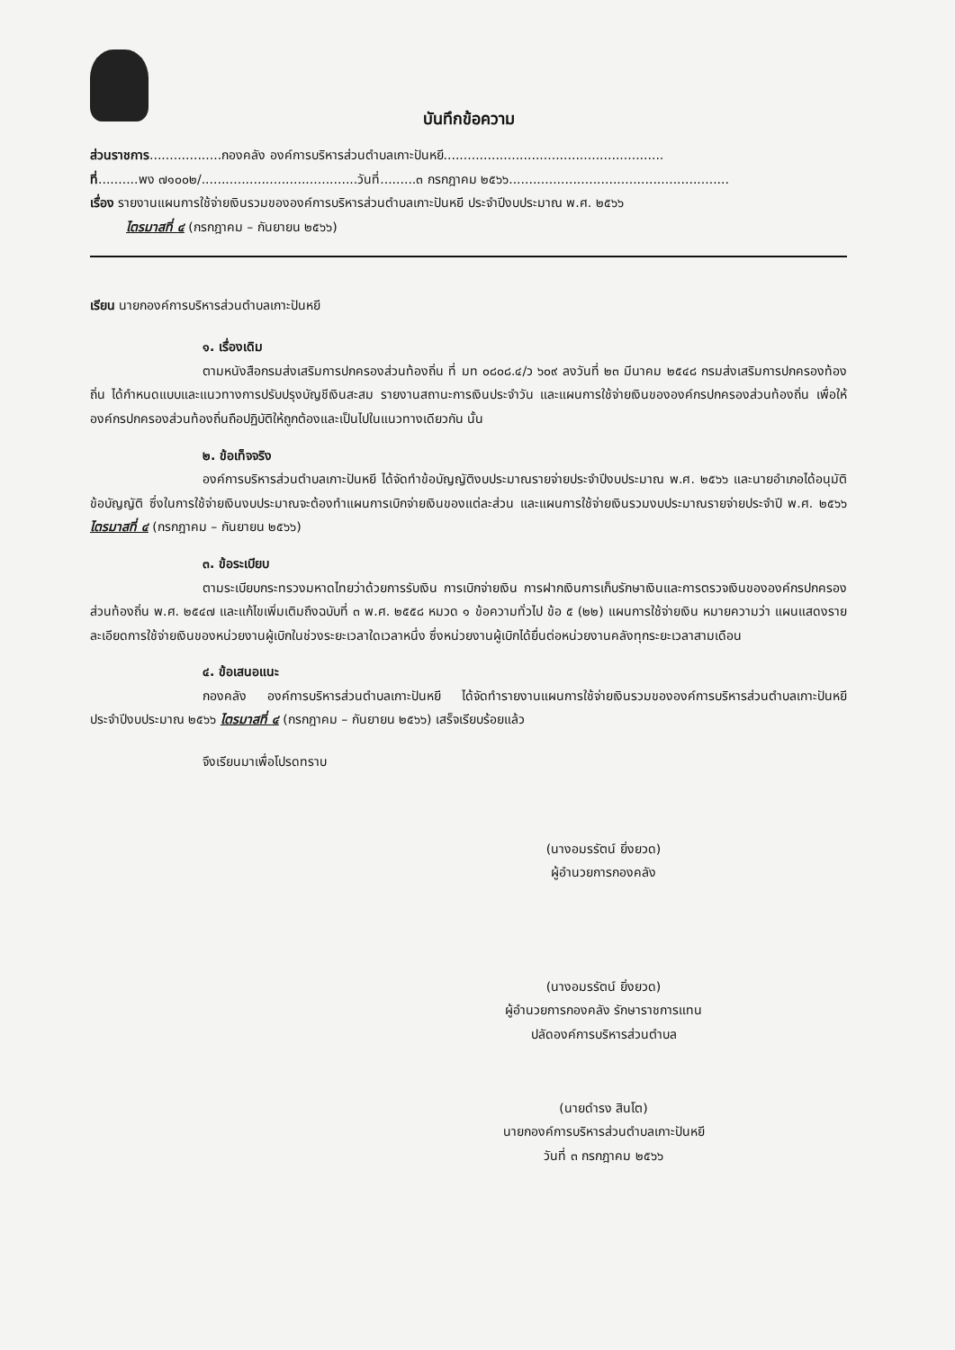บันทึกข้อความ
ส่วนราชการ..................กองคลัง องค์การบริหารส่วนตำบลเกาะปันหยี.......................................................
ที่..........พง ๗๑๐๐๒/.......................................วันที่.........๓ กรกฎาคม ๒๕๖๖.......................................................
เรื่อง รายงานแผนการใช้จ่ายเงินรวมขององค์การบริหารส่วนตำบลเกาะปันหยี ประจำปีงบประมาณ พ.ศ. ๒๕๖๖
ไตรมาสที่ ๔ (กรกฎาคม – กันยายน ๒๕๖๖)
เรียน นายกองค์การบริหารส่วนตำบลเกาะปันหยี
๑. เรื่องเดิม
ตามหนังสือกรมส่งเสริมการปกครองส่วนท้องถิ่น ที่ มท ๐๘๐๘.๔/ว ๖๐๙ ลงวันที่ ๒๓ มีนาคม ๒๕๔๘ กรมส่งเสริมการปกครองท้องถิ่น ได้กำหนดแบบและแนวทางการปรับปรุงบัญชีเงินสะสม รายงานสถานะการเงินประจำวัน และแผนการใช้จ่ายเงินขององค์กรปกครองส่วนท้องถิ่น เพื่อให้องค์กรปกครองส่วนท้องถิ่นถือปฏิบัติให้ถูกต้องและเป็นไปในแนวทางเดียวกัน นั้น
๒. ข้อเท็จจริง
องค์การบริหารส่วนตำบลเกาะปันหยี ได้จัดทำข้อบัญญัติงบประมาณรายจ่ายประจำปีงบประมาณ พ.ศ. ๒๕๖๖ และนายอำเภอได้อนุมัติข้อบัญญัติ ซึ่งในการใช้จ่ายเงินงบประมาณจะต้องทำแผนการเบิกจ่ายเงินของแต่ละส่วน และแผนการใช้จ่ายเงินรวมงบประมาณรายจ่ายประจำปี พ.ศ. ๒๕๖๖ ไตรมาสที่ ๔ (กรกฎาคม – กันยายน ๒๕๖๖)
๓. ข้อระเบียบ
ตามระเบียบกระทรวงมหาดไทยว่าด้วยการรับเงิน การเบิกจ่ายเงิน การฝากเงินการเก็บรักษาเงินและการตรวจเงินขององค์กรปกครองส่วนท้องถิ่น พ.ศ. ๒๕๔๗ และแก้ไขเพิ่มเติมถึงฉบับที่ ๓ พ.ศ. ๒๕๕๘ หมวด ๑ ข้อความทั่วไป ข้อ ๕ (๒๒) แผนการใช้จ่ายเงิน หมายความว่า แผนแสดงรายละเอียดการใช้จ่ายเงินของหน่วยงานผู้เบิกในช่วงระยะเวลาใดเวลาหนึ่ง ซึ่งหน่วยงานผู้เบิกได้ยื่นต่อหน่วยงานคลังทุกระยะเวลาสามเดือน
๔. ข้อเสนอแนะ
กองคลัง องค์การบริหารส่วนตำบลเกาะปันหยี ได้จัดทำรายงานแผนการใช้จ่ายเงินรวมขององค์การบริหารส่วนตำบลเกาะปันหยี ประจำปีงบประมาณ ๒๕๖๖ ไตรมาสที่ ๔ (กรกฎาคม – กันยายน ๒๕๖๖) เสร็จเรียบร้อยแล้ว
จึงเรียนมาเพื่อโปรดทราบ
(นางอมรรัตน์ ยิ่งยวด)
ผู้อำนวยการกองคลัง
(นางอมรรัตน์ ยิ่งยวด)
ผู้อำนวยการกองคลัง รักษาราชการแทน
ปลัดองค์การบริหารส่วนตำบล
(นายดำรง สินโต)
นายกองค์การบริหารส่วนตำบลเกาะปันหยี
วันที่ ๓ กรกฎาคม ๒๕๖๖